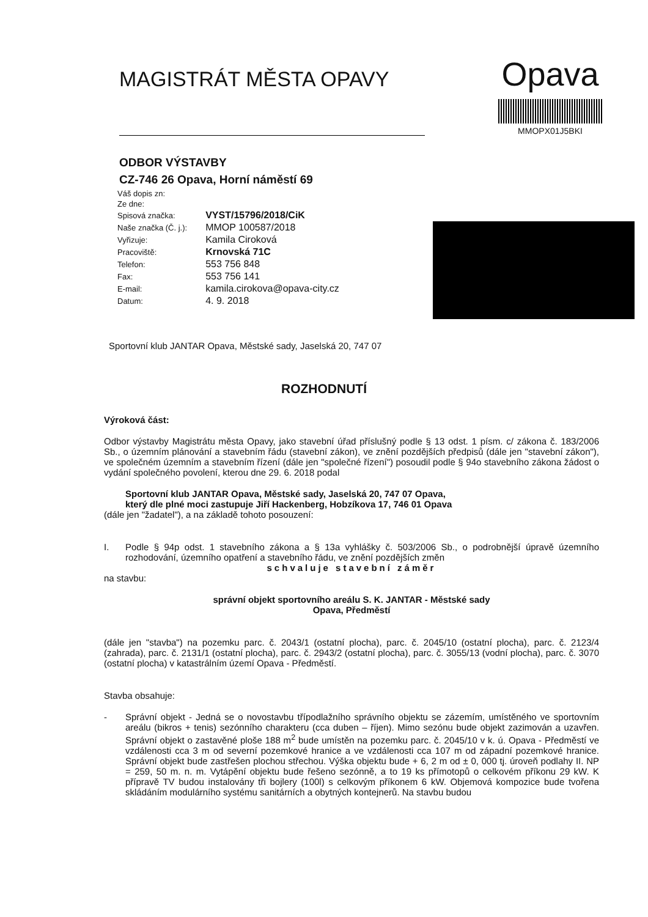MAGISTRÁT MĚSTA OPAVY
Opava
MMOPX01J5BKI
ODBOR VÝSTAVBY
CZ-746 26 Opava, Horní náměstí 69
| Váš dopis zn: | |
| Ze dne: | |
| Spisová značka: | VYST/15796/2018/CiK |
| Naše značka (Č. j.): | MMOP 100587/2018 |
| Vyřizuje: | Kamila Ciroková |
| Pracoviště: | Krnovská 71C |
| Telefon: | 553 756 848 |
| Fax: | 553 756 141 |
| E-mail: | kamila.cirokova@opava-city.cz |
| Datum: | 4. 9. 2018 |
Sportovní klub JANTAR Opava, Městské sady, Jaselská 20, 747 07
ROZHODNUTÍ
Výroková část:
Odbor výstavby Magistrátu města Opavy, jako stavební úřad příslušný podle § 13 odst. 1 písm. c/ zákona č. 183/2006 Sb., o územním plánování a stavebním řádu (stavební zákon), ve znění pozdějších předpisů (dále jen "stavební zákon"), ve společném územním a stavebním řízení (dále jen "společné řízení") posoudil podle § 94o stavebního zákona žádost o vydání společného povolení, kterou dne 29. 6. 2018 podal
Sportovní klub JANTAR Opava, Městské sady, Jaselská 20, 747 07 Opava,
který dle plné moci zastupuje Jiří Hackenberg, Hobzíkova 17, 746 01 Opava
(dále jen "žadatel"), a na základě tohoto posouzení:
I. Podle § 94p odst. 1 stavebního zákona a § 13a vyhlášky č. 503/2006 Sb., o podrobnější úpravě územního rozhodování, územního opatření a stavebního řádu, ve znění pozdějších změn
schvaluje stavební záměr
na stavbu:
správní objekt sportovního areálu S. K. JANTAR - Městské sady
Opava, Předměstí
(dále jen "stavba") na pozemku parc. č. 2043/1 (ostatní plocha), parc. č. 2045/10 (ostatní plocha), parc. č. 2123/4 (zahrada), parc. č. 2131/1 (ostatní plocha), parc. č. 2943/2 (ostatní plocha), parc. č. 3055/13 (vodní plocha), parc. č. 3070 (ostatní plocha) v katastrálním území Opava - Předměstí.
Stavba obsahuje:
- Správní objekt - Jedná se o novostavbu třípodlažního správního objektu se zázemím, umístěného ve sportovním areálu (bikros + tenis) sezónního charakteru (cca duben – říjen). Mimo sezónu bude objekt zazimován a uzavřen. Správní objekt o zastavěné ploše 188 m<sup>2</sup> bude umístěn na pozemku parc. č. 2045/10 v k. ú. Opava - Předměstí ve vzdálenosti cca 3 m od severní pozemkové hranice a ve vzdálenosti cca 107 m od západní pozemkové hranice. Správní objekt bude zastřešen plochou střechou. Výška objektu bude + 6, 2 m od ± 0, 000 tj. úroveň podlahy II. NP = 259, 50 m. n. m. Vytápění objektu bude řešeno sezónně, a to 19 ks přímotopů o celkovém příkonu 29 kW. K přípravě TV budou instalovány tři bojlery (100l) s celkovým příkonem 6 kW. Objemová kompozice bude tvořena skládáním modulárního systému sanitárních a obytných kontejnerů. Na stavbu budou